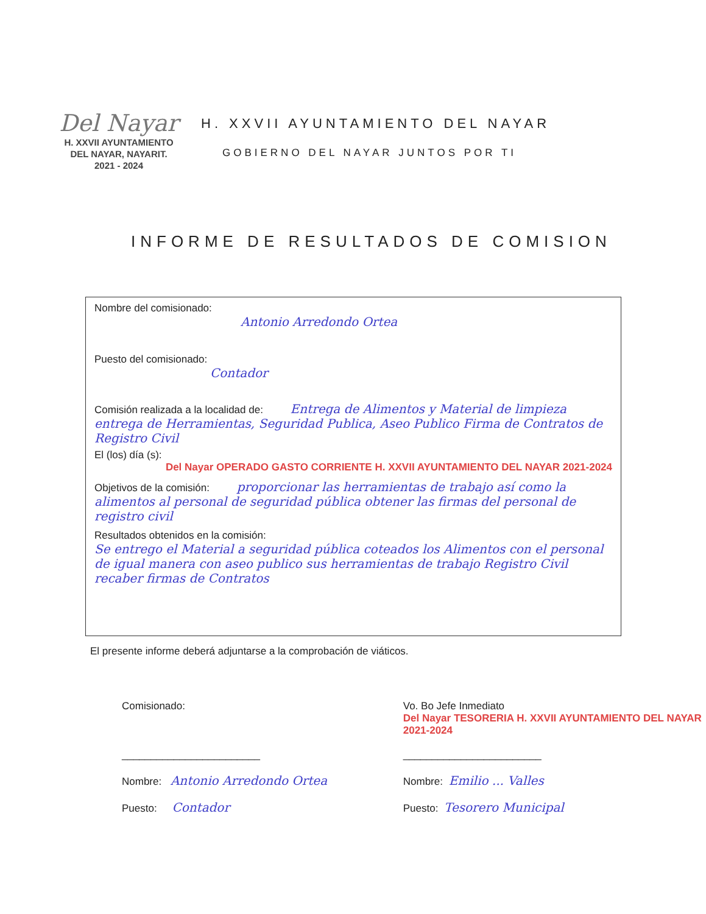Del Nayar
H. XXVII AYUNTAMIENTO
DEL NAYAR, NAYARIT.
2021 - 2024
H. XXVII AYUNTAMIENTO DEL NAYAR
GOBIERNO DEL NAYAR JUNTOS POR TI
INFORME DE RESULTADOS DE COMISION
Nombre del comisionado:
Antonio Arredondo Ortea
Puesto del comisionado:
Contador
Comisión realizada a la localidad de: Entrega de Alimentos y Material de limpieza entrega de Herramientas, Seguridad Publica, Aseo Publico Firma de Contratos de Registro Civil
El (los) día (s):
Del Nayar OPERADO GASTO CORRIENTE H. XXVII AYUNTAMIENTO DEL NAYAR 2021-2024
Objetivos de la comisión: proporcionar las herramientas de trabajo así como la alimentos al personal de seguridad pública obtener las firmas del personal de registro civil
Resultados obtenidos en la comisión:
Se entrego el Material a seguridad pública coteados los Alimentos con el personal de igual manera con aseo publico sus herramientas de trabajo Registro Civil recaber firmas de Contratos
El presente informe deberá adjuntarse a la comprobación de viáticos.
Comisionado:
________________________
Nombre: Antonio Arredondo Ortea
Puesto: Contador
Vo. Bo Jefe Inmediato
Del Nayar TESORERIA H. XXVII AYUNTAMIENTO DEL NAYAR 2021-2024
________________________
Nombre: Emilio ... Valles
Puesto: Tesorero Municipal